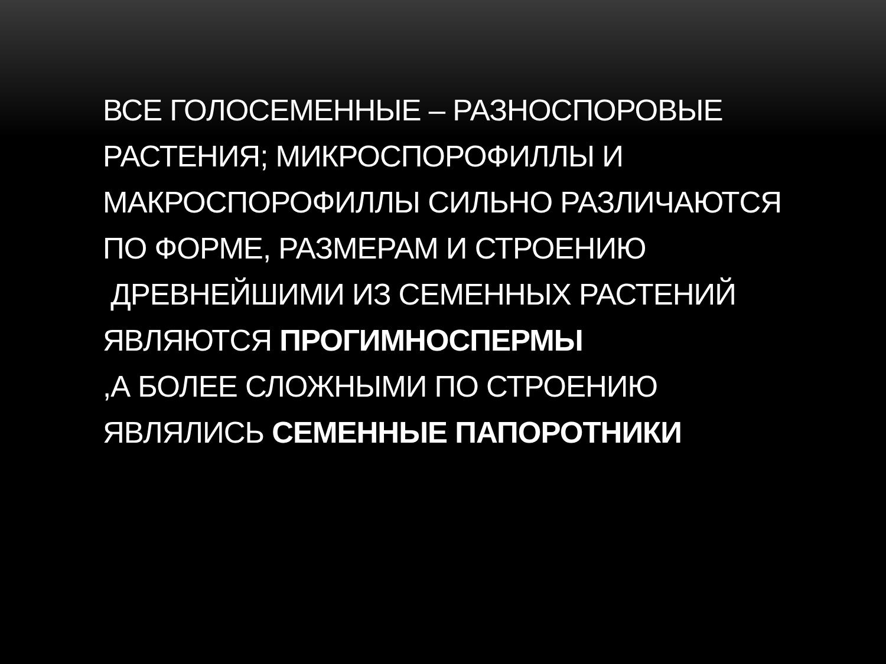ВСЕ ГОЛОСЕМЕННЫЕ – РАЗНОСПОРОВЫЕ РАСТЕНИЯ; МИКРОСПОРОФИЛЛЫ И МАКРОСПОРОФИЛЛЫ СИЛЬНО РАЗЛИЧАЮТСЯ ПО ФОРМЕ, РАЗМЕРАМ И СТРОЕНИЮ
ДРЕВНЕЙШИМИ ИЗ СЕМЕННЫХ РАСТЕНИЙ ЯВЛЯЮТСЯ ПРОГИМНОСПЕРМЫ
,А БОЛЕЕ СЛОЖНЫМИ ПО СТРОЕНИЮ ЯВЛЯЛИСЬ СЕМЕННЫЕ ПАПОРОТНИКИ